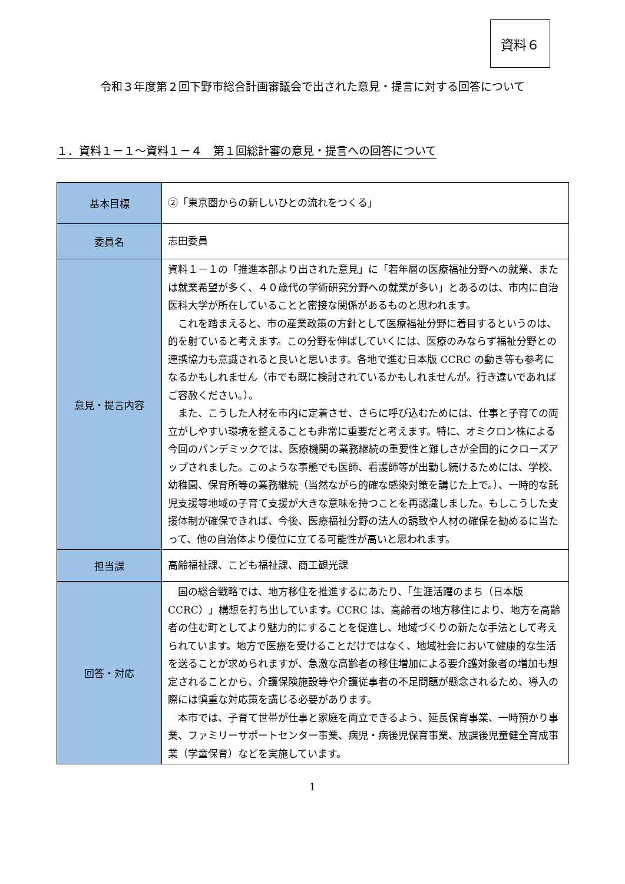資料６
令和３年度第２回下野市総合計画審議会で出された意見・提言に対する回答について
１．資料１－１～資料１－４　第１回総計審の意見・提言への回答について
| 基本目標 | ②「東京圏からの新しいひとの流れをつくる」 |
| 委員名 | 志田委員 |
| 意見・提言内容 | 資料１－１の「推進本部より出された意見」に「若年層の医療福祉分野への就業、または就業希望が多く、４０歳代の学術研究分野への就業が多い」とあるのは、市内に自治医科大学が所在していることと密接な関係があるものと思われます。 これを踏まえると、市の産業政策の方針として医療福祉分野に着目するというのは、的を射ていると考えます。この分野を伸ばしていくには、医療のみならず福祉分野との連携協力も意識されると良いと思います。各地で進む日本版 CCRC の動き等も参考になるかもしれません（市でも既に検討されているかもしれませんが。行き違いであればご容赦ください。）。 また、こうした人材を市内に定着させ、さらに呼び込むためには、仕事と子育ての両立がしやすい環境を整えることも非常に重要だと考えます。特に、オミクロン株による今回のパンデミックでは、医療機関の業務継続の重要性と難しさが全国的にクローズアップされました。このような事態でも医師、看護師等が出勤し続けるためには、学校、幼稚園、保育所等の業務継続（当然ながら的確な感染対策を講じた上で。）、一時的な託児支援等地域の子育て支援が大きな意味を持つことを再認識しました。もしこうした支援体制が確保できれば、今後、医療福祉分野の法人の誘致や人材の確保を勧めるに当たって、他の自治体より優位に立てる可能性が高いと思われます。 |
| 担当課 | 高齢福祉課、こども福祉課、商工観光課 |
| 回答・対応 | 国の総合戦略では、地方移住を推進するにあたり、「生涯活躍のまち（日本版 CCRC）」構想を打ち出しています。CCRC は、高齢者の地方移住により、地方を高齢者の住む町としてより魅力的にすることを促進し、地域づくりの新たな手法として考えられています。地方で医療を受けることだけではなく、地域社会において健康的な生活を送ることが求められますが、急激な高齢者の移住増加による要介護対象者の増加も想定されることから、介護保険施設等や介護従事者の不足問題が懸念されるため、導入の際には慎重な対応策を講じる必要があります。 本市では、子育て世帯が仕事と家庭を両立できるよう、延長保育事業、一時預かり事業、ファミリーサポートセンター事業、病児・病後児保育事業、放課後児童健全育成事業（学童保育）などを実施しています。 |
1